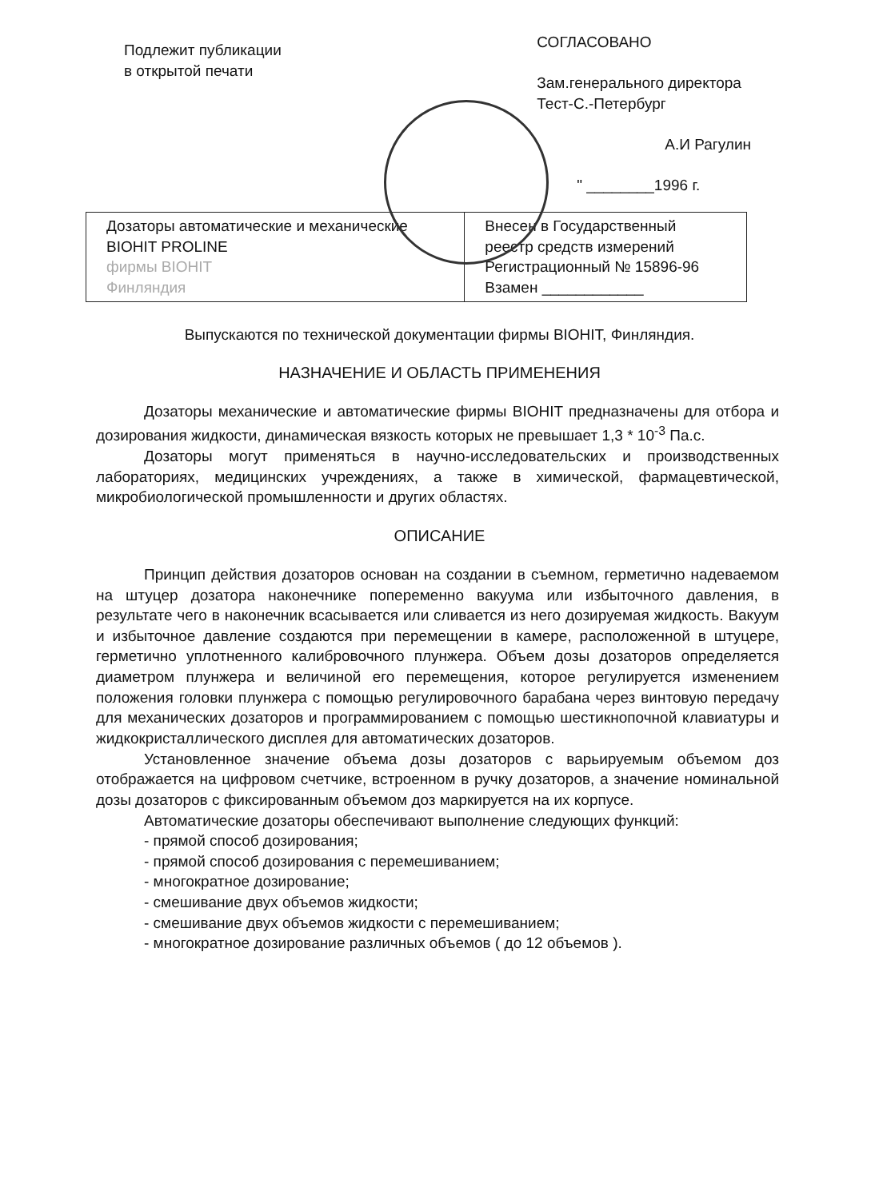Подлежит публикации
в открытой печати
СОГЛАСОВАНО
Зам.генерального директора
Тест-С.-Петербург
А.И Рагулин
" ________1996 г.
| Дозаторы автоматические и механические BIOHIT PROLINE фирмы BIOHIT Финляндия | Внесен в Государственный реестр средств измерений Регистрационный № 15896-96 Взамен ____________ |
Выпускаются по технической документации фирмы BIOHIT, Финляндия.
НАЗНАЧЕНИЕ И ОБЛАСТЬ ПРИМЕНЕНИЯ
Дозаторы механические и автоматические фирмы BIOHIT предназначены для отбора и дозирования жидкости, динамическая вязкость которых не превышает 1,3 * 10<sup>-3</sup> Па.с.
Дозаторы могут применяться в научно-исследовательских и производственных лабораториях, медицинских учреждениях, а также в химической, фармацевтической, микробиологической промышленности и других областях.
ОПИСАНИЕ
Принцип действия дозаторов основан на создании в съемном, герметично надеваемом на штуцер дозатора наконечнике попеременно вакуума или избыточного давления, в результате чего в наконечник всасывается или сливается из него дозируемая жидкость. Вакуум и избыточное давление создаются при перемещении в камере, расположенной в штуцере, герметично уплотненного калибровочного плунжера. Объем дозы дозаторов определяется диаметром плунжера и величиной его перемещения, которое регулируется изменением положения головки плунжера с помощью регулировочного барабана через винтовую передачу для механических дозаторов и программированием с помощью шестикнопочной клавиатуры и жидкокристаллического дисплея для автоматических дозаторов.
Установленное значение объема дозы дозаторов с варьируемым объемом доз отображается на цифровом счетчике, встроенном в ручку дозаторов, а значение номинальной дозы дозаторов с фиксированным объемом доз маркируется на их корпусе.
Автоматические дозаторы обеспечивают выполнение следующих функций:
- прямой способ дозирования;
- прямой способ дозирования с перемешиванием;
- многократное дозирование;
- смешивание двух объемов жидкости;
- смешивание двух объемов жидкости с перемешиванием;
- многократное дозирование различных объемов ( до 12 объемов ).